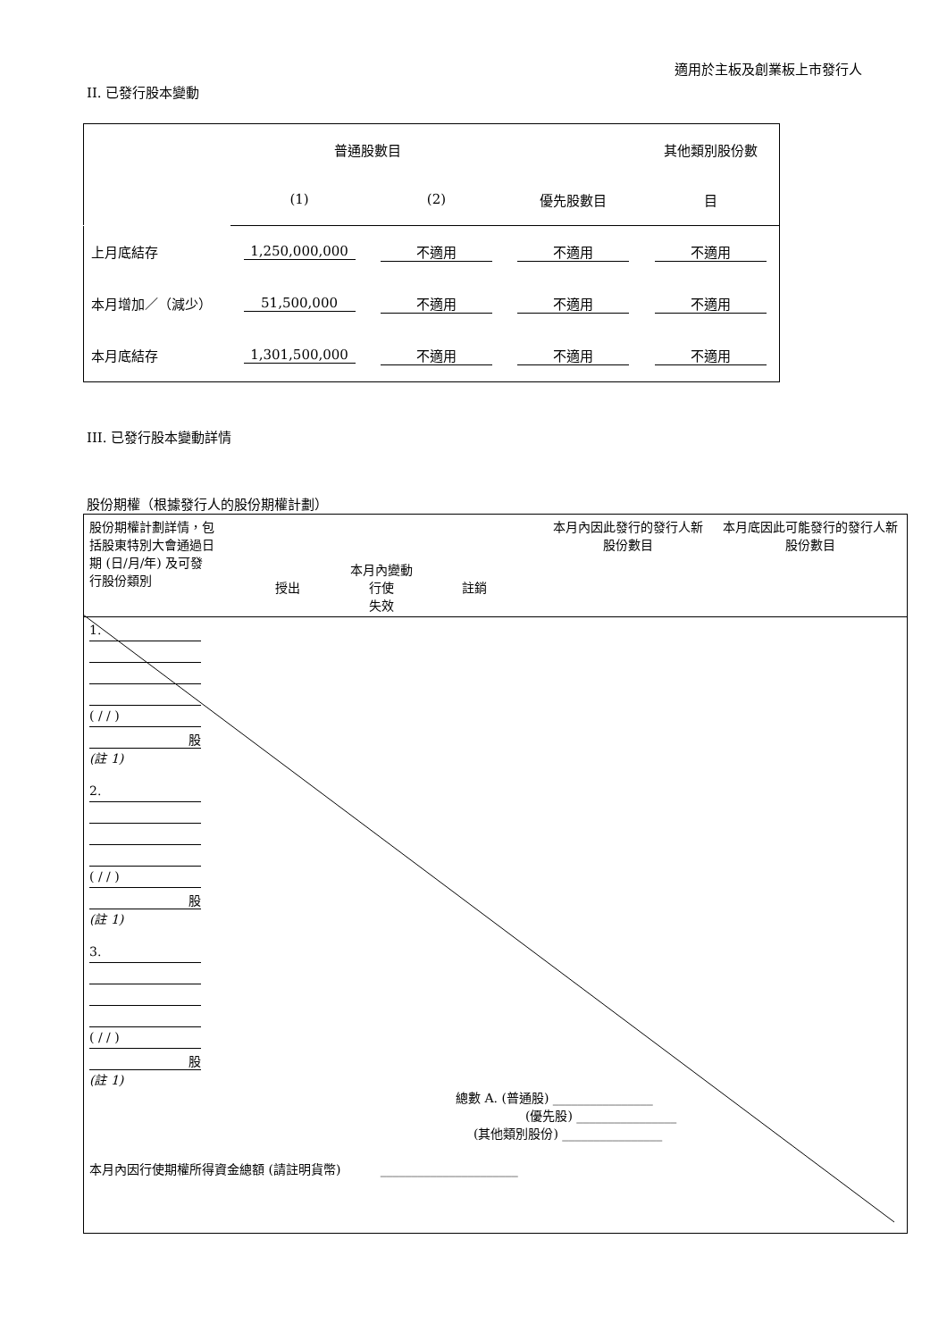適用於主板及創業板上市發行人
II. 已發行股本變動
| | 普通股數目 | | | 其他類別股份數 |
| | (1) | (2) | 優先股數目 | 目 |
| 上月底結存 | 1,250,000,000 | 不適用 | 不適用 | 不適用 |
| 本月增加／（減少） | 51,500,000 | 不適用 | 不適用 | 不適用 |
| 本月底結存 | 1,301,500,000 | 不適用 | 不適用 | 不適用 |
III. 已發行股本變動詳情
股份期權（根據發行人的股份期權計劃）
| 股份期權計劃詳情，包括股東特別大會通過日期 (日/月/年) 及可發行股份類別 | 本月內變動 授出 行使 註銷 失效 | 本月內因此發行的發行人新股份數目 | 本月底因此可能發行的發行人新股份數目 |
| 1. ( / / ) 股 (註 1) 2. ( / / ) 股 (註 1) 3. ( / / ) 股 (註 1) 總數 A. (普通股) ________________ (優先股) ________________ (其他類別股份) ________________ 本月內因行使期權所得資金總額 (請註明貨幣) ______________________ | | | |